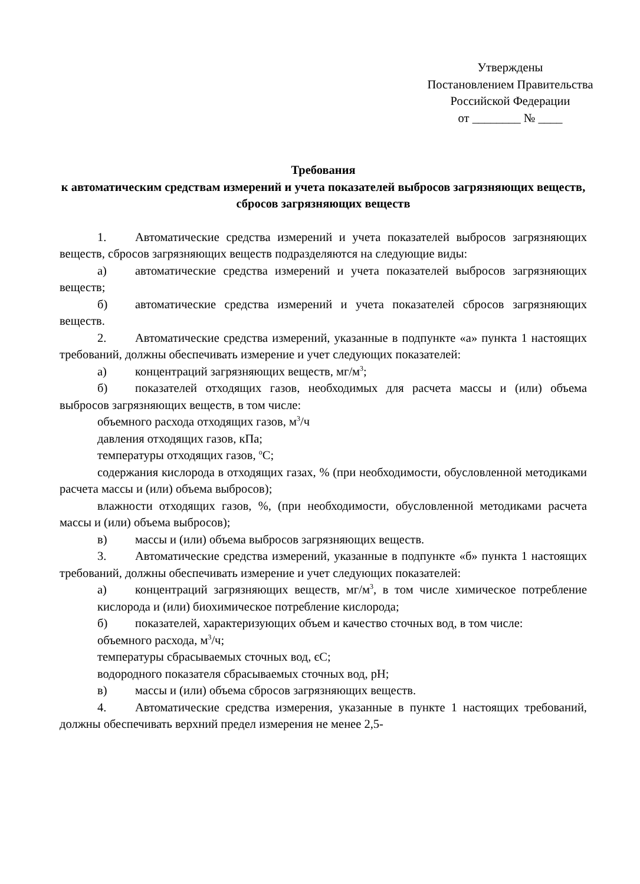Утверждены
Постановлением Правительства
Российской Федерации
от ________ № ____
Требования
к автоматическим средствам измерений и учета показателей выбросов загрязняющих веществ, сбросов загрязняющих веществ
1. Автоматические средства измерений и учета показателей выбросов загрязняющих веществ, сбросов загрязняющих веществ подразделяются на следующие виды:
а) автоматические средства измерений и учета показателей выбросов загрязняющих веществ;
б) автоматические средства измерений и учета показателей сбросов загрязняющих веществ.
2. Автоматические средства измерений, указанные в подпункте «а» пункта 1 настоящих требований, должны обеспечивать измерение и учет следующих показателей:
а) концентраций загрязняющих веществ, мг/м<sup>3</sup>;
б) показателей отходящих газов, необходимых для расчета массы и (или) объема выбросов загрязняющих веществ, в том числе:
объемного расхода отходящих газов, м<sup>3</sup>/ч
давления отходящих газов, кПа;
температуры отходящих газов, <sup>о</sup>С;
содержания кислорода в отходящих газах, % (при необходимости, обусловленной методиками расчета массы и (или) объема выбросов);
влажности отходящих газов, %, (при необходимости, обусловленной методиками расчета массы и (или) объема выбросов);
в) массы и (или) объема выбросов загрязняющих веществ.
3. Автоматические средства измерений, указанные в подпункте «б» пункта 1 настоящих требований, должны обеспечивать измерение и учет следующих показателей:
а) концентраций загрязняющих веществ, мг/м<sup>3</sup>, в том числе химическое потребление кислорода и (или) биохимическое потребление кислорода;
б) показателей, характеризующих объем и качество сточных вод, в том числе:
объемного расхода, м<sup>3</sup>/ч;
температуры сбрасываемых сточных вод, єС;
водородного показателя сбрасываемых сточных вод, pH;
в) массы и (или) объема сбросов загрязняющих веществ.
4. Автоматические средства измерения, указанные в пункте 1 настоящих требований, должны обеспечивать верхний предел измерения не менее 2,5-